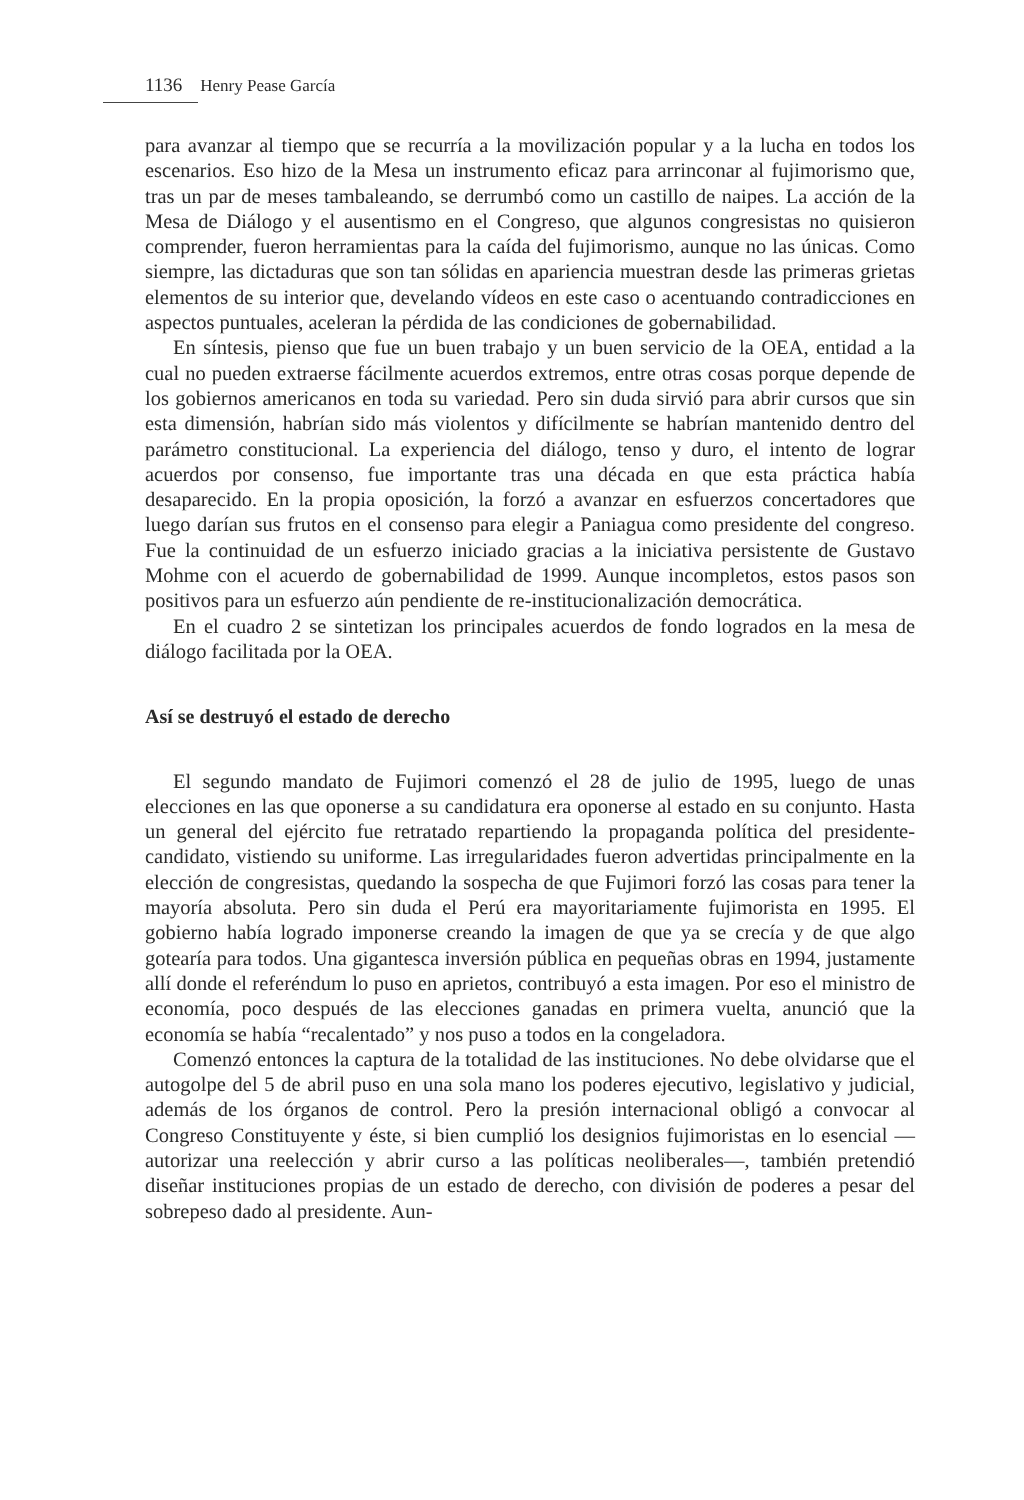1136 Henry Pease García
para avanzar al tiempo que se recurría a la movilización popular y a la lucha en todos los escenarios. Eso hizo de la Mesa un instrumento eficaz para arrinconar al fujimorismo que, tras un par de meses tambaleando, se derrumbó como un castillo de naipes. La acción de la Mesa de Diálogo y el ausentismo en el Congreso, que algunos congresistas no quisieron comprender, fueron herramientas para la caída del fujimorismo, aunque no las únicas. Como siempre, las dictaduras que son tan sólidas en apariencia muestran desde las primeras grietas elementos de su interior que, develando vídeos en este caso o acentuando contradicciones en aspectos puntuales, aceleran la pérdida de las condiciones de gobernabilidad.
En síntesis, pienso que fue un buen trabajo y un buen servicio de la OEA, entidad a la cual no pueden extraerse fácilmente acuerdos extremos, entre otras cosas porque depende de los gobiernos americanos en toda su variedad. Pero sin duda sirvió para abrir cursos que sin esta dimensión, habrían sido más violentos y difícilmente se habrían mantenido dentro del parámetro constitucional. La experiencia del diálogo, tenso y duro, el intento de lograr acuerdos por consenso, fue importante tras una década en que esta práctica había desaparecido. En la propia oposición, la forzó a avanzar en esfuerzos concertadores que luego darían sus frutos en el consenso para elegir a Paniagua como presidente del congreso. Fue la continuidad de un esfuerzo iniciado gracias a la iniciativa persistente de Gustavo Mohme con el acuerdo de gobernabilidad de 1999. Aunque incompletos, estos pasos son positivos para un esfuerzo aún pendiente de re-institucionalización democrática.
En el cuadro 2 se sintetizan los principales acuerdos de fondo logrados en la mesa de diálogo facilitada por la OEA.
Así se destruyó el estado de derecho
El segundo mandato de Fujimori comenzó el 28 de julio de 1995, luego de unas elecciones en las que oponerse a su candidatura era oponerse al estado en su conjunto. Hasta un general del ejército fue retratado repartiendo la propaganda política del presidente-candidato, vistiendo su uniforme. Las irregularidades fueron advertidas principalmente en la elección de congresistas, quedando la sospecha de que Fujimori forzó las cosas para tener la mayoría absoluta. Pero sin duda el Perú era mayoritariamente fujimorista en 1995. El gobierno había logrado imponerse creando la imagen de que ya se crecía y de que algo gotearía para todos. Una gigantesca inversión pública en pequeñas obras en 1994, justamente allí donde el referéndum lo puso en aprietos, contribuyó a esta imagen. Por eso el ministro de economía, poco después de las elecciones ganadas en primera vuelta, anunció que la economía se había “recalentado” y nos puso a todos en la congeladora.
Comenzó entonces la captura de la totalidad de las instituciones. No debe olvidarse que el autogolpe del 5 de abril puso en una sola mano los poderes ejecutivo, legislativo y judicial, además de los órganos de control. Pero la presión internacional obligó a convocar al Congreso Constituyente y éste, si bien cumplió los designios fujimoristas en lo esencial —autorizar una reelección y abrir curso a las políticas neoliberales—, también pretendió diseñar instituciones propias de un estado de derecho, con división de poderes a pesar del sobrepeso dado al presidente. Aun-